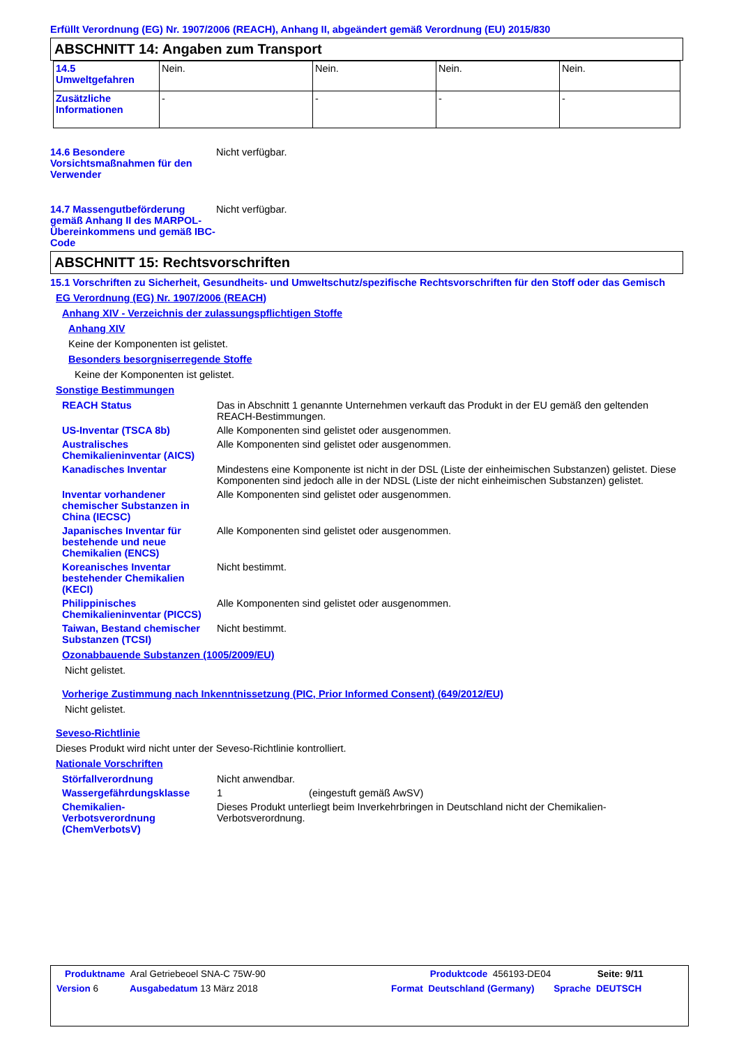Erfüllt Verordnung (EG) Nr. 1907/2006 (REACH), Anhang II, abgeändert gemäß Verordnung (EU) 2015/830
ABSCHNITT 14: Angaben zum Transport
| 14.5 Umweltgefahren | Nein. | Nein. | Nein. | Nein. |
| Zusätzliche Informationen | - | - | - | - |
14.6 Besondere Vorsichtsmaßnahmen für den Verwender
Nicht verfügbar.
14.7 Massengutbeförderung gemäß Anhang II des MARPOL-Übereinkommens und gemäß IBC-Code
Nicht verfügbar.
ABSCHNITT 15: Rechtsvorschriften
15.1 Vorschriften zu Sicherheit, Gesundheits- und Umweltschutz/spezifische Rechtsvorschriften für den Stoff oder das Gemisch
EG Verordnung (EG) Nr. 1907/2006 (REACH)
Anhang XIV - Verzeichnis der zulassungspflichtigen Stoffe
Anhang XIV
Keine der Komponenten ist gelistet.
Besonders besorgniserregende Stoffe
Keine der Komponenten ist gelistet.
Sonstige Bestimmungen
REACH Status Das in Abschnitt 1 genannte Unternehmen verkauft das Produkt in der EU gemäß den geltenden REACH-Bestimmungen.
US-Inventar (TSCA 8b) Alle Komponenten sind gelistet oder ausgenommen.
Australisches Chemikalieninventar (AICS)
Alle Komponenten sind gelistet oder ausgenommen.
Kanadisches Inventar Mindestens eine Komponente ist nicht in der DSL (Liste der einheimischen Substanzen) gelistet. Diese Komponenten sind jedoch alle in der NDSL (Liste der nicht einheimischen Substanzen) gelistet.
Inventar vorhandener chemischer Substanzen in China (IECSC)
Alle Komponenten sind gelistet oder ausgenommen.
Japanisches Inventar für bestehende und neue Chemikalien (ENCS)
Alle Komponenten sind gelistet oder ausgenommen.
Koreanisches Inventar bestehender Chemikalien (KECI)
Nicht bestimmt.
Philippinisches Chemikalieninventar (PICCS)
Alle Komponenten sind gelistet oder ausgenommen.
Taiwan, Bestand chemischer Substanzen (TCSI)
Nicht bestimmt.
Ozonabbauende Substanzen (1005/2009/EU)
Nicht gelistet.
Vorherige Zustimmung nach Inkenntnissetzung (PIC, Prior Informed Consent) (649/2012/EU)
Nicht gelistet.
Seveso-Richtlinie
Dieses Produkt wird nicht unter der Seveso-Richtlinie kontrolliert.
Nationale Vorschriften
Störfallverordnung Nicht anwendbar.
Wassergefährdungsklasse 1 (eingestuft gemäß AwSV)
Chemikalien-Verbotsverordnung (ChemVerbotsV)
Dieses Produkt unterliegt beim Inverkehrbringen in Deutschland nicht der Chemikalien-Verbotsverordnung.
Produktname Aral Getriebeoel SNA-C 75W-90 Produktcode 456193-DE04 Seite: 9/11
Version 6 Ausgabedatum 13 März 2018 Format Deutschland (Germany) Sprache DEUTSCH